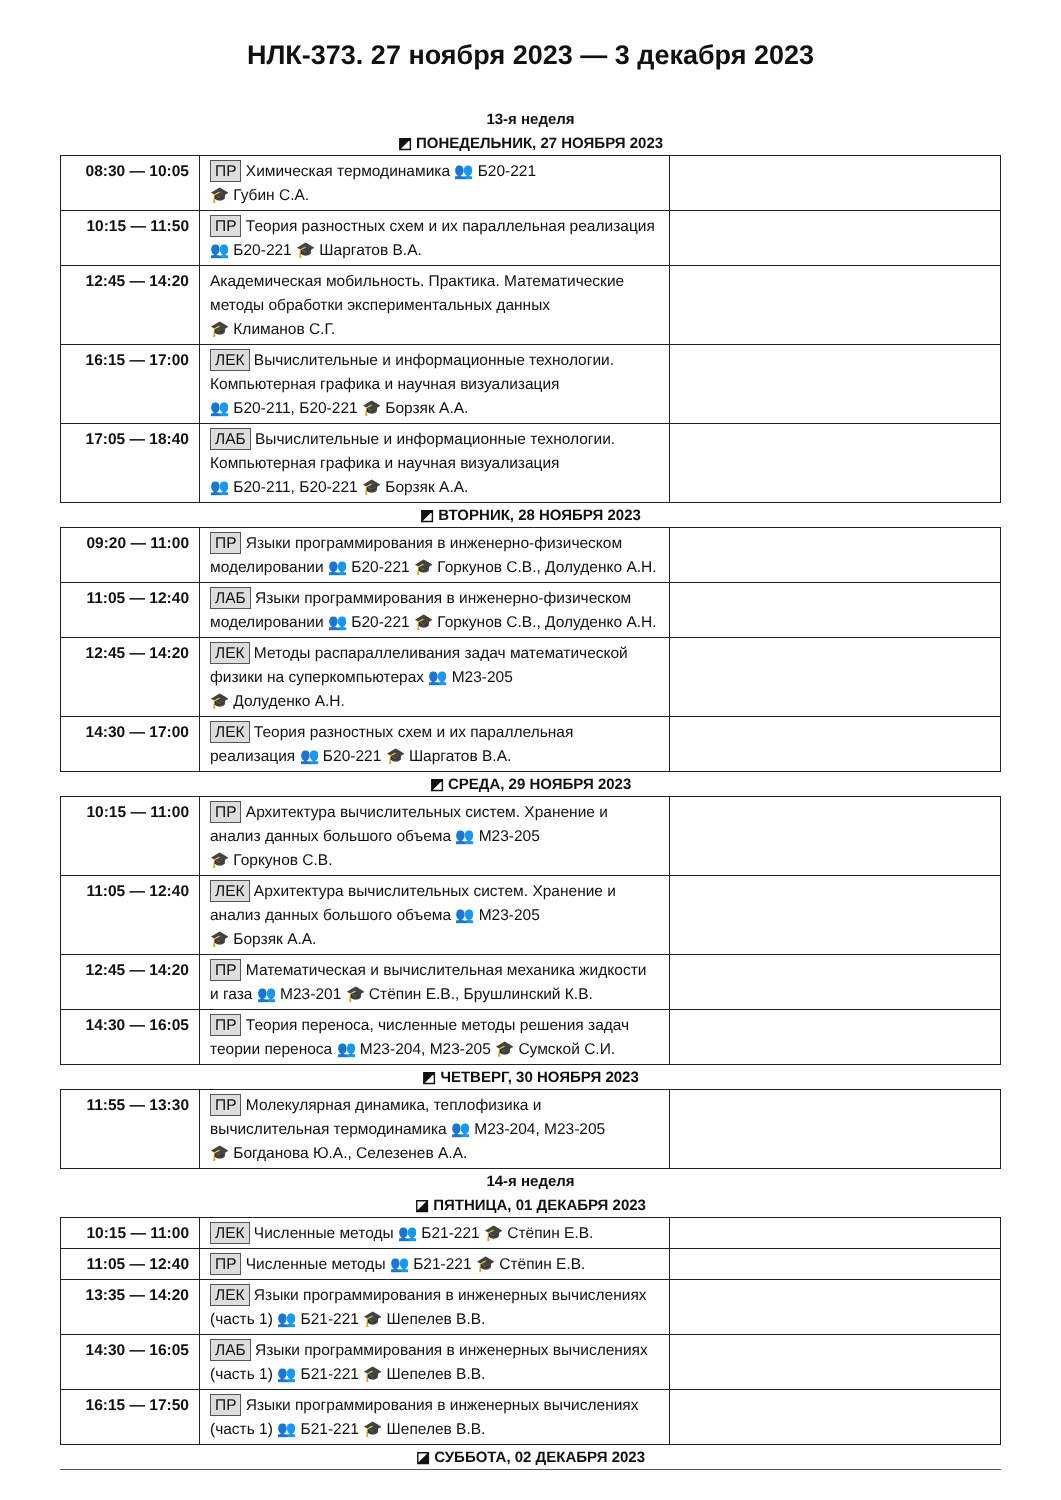НЛК-373. 27 ноября 2023 — 3 декабря 2023
13-я неделя
◩ ПОНЕДЕЛЬНИК, 27 НОЯБРЯ 2023
| 08:30 — 10:05 | ПР Химическая термодинамика 👥 Б20-221 🎓 Губин С.А. | |
| 10:15 — 11:50 | ПР Теория разностных схем и их параллельная реализация 👥 Б20-221 🎓 Шаргатов В.А. | |
| 12:45 — 14:20 | Академическая мобильность. Практика. Математические методы обработки экспериментальных данных 🎓 Климанов С.Г. | |
| 16:15 — 17:00 | ЛЕК Вычислительные и информационные технологии. Компьютерная графика и научная визуализация 👥 Б20-211, Б20-221 🎓 Борзяк А.А. | |
| 17:05 — 18:40 | ЛАБ Вычислительные и информационные технологии. Компьютерная графика и научная визуализация 👥 Б20-211, Б20-221 🎓 Борзяк А.А. | |
◩ ВТОРНИК, 28 НОЯБРЯ 2023
| 09:20 — 11:00 | ПР Языки программирования в инженерно-физическом моделировании 👥 Б20-221 🎓 Горкунов С.В., Долуденко А.Н. | |
| 11:05 — 12:40 | ЛАБ Языки программирования в инженерно-физическом моделировании 👥 Б20-221 🎓 Горкунов С.В., Долуденко А.Н. | |
| 12:45 — 14:20 | ЛЕК Методы распараллеливания задач математической физики на суперкомпьютерах 👥 М23-205 🎓 Долуденко А.Н. | |
| 14:30 — 17:00 | ЛЕК Теория разностных схем и их параллельная реализация 👥 Б20-221 🎓 Шаргатов В.А. | |
◩ СРЕДА, 29 НОЯБРЯ 2023
| 10:15 — 11:00 | ПР Архитектура вычислительных систем. Хранение и анализ данных большого объема 👥 М23-205 🎓 Горкунов С.В. | |
| 11:05 — 12:40 | ЛЕК Архитектура вычислительных систем. Хранение и анализ данных большого объема 👥 М23-205 🎓 Борзяк А.А. | |
| 12:45 — 14:20 | ПР Математическая и вычислительная механика жидкости и газа 👥 М23-201 🎓 Стёпин Е.В., Брушлинский К.В. | |
| 14:30 — 16:05 | ПР Теория переноса, численные методы решения задач теории переноса 👥 М23-204, М23-205 🎓 Сумской С.И. | |
◩ ЧЕТВЕРГ, 30 НОЯБРЯ 2023
| 11:55 — 13:30 | ПР Молекулярная динамика, теплофизика и вычислительная термодинамика 👥 М23-204, М23-205 🎓 Богданова Ю.А., Селезенев А.А. | |
14-я неделя
◪ ПЯТНИЦА, 01 ДЕКАБРЯ 2023
| 10:15 — 11:00 | ЛЕК Численные методы 👥 Б21-221 🎓 Стёпин Е.В. | |
| 11:05 — 12:40 | ПР Численные методы 👥 Б21-221 🎓 Стёпин Е.В. | |
| 13:35 — 14:20 | ЛЕК Языки программирования в инженерных вычислениях (часть 1) 👥 Б21-221 🎓 Шепелев В.В. | |
| 14:30 — 16:05 | ЛАБ Языки программирования в инженерных вычислениях (часть 1) 👥 Б21-221 🎓 Шепелев В.В. | |
| 16:15 — 17:50 | ПР Языки программирования в инженерных вычислениях (часть 1) 👥 Б21-221 🎓 Шепелев В.В. | |
◪ СУББОТА, 02 ДЕКАБРЯ 2023